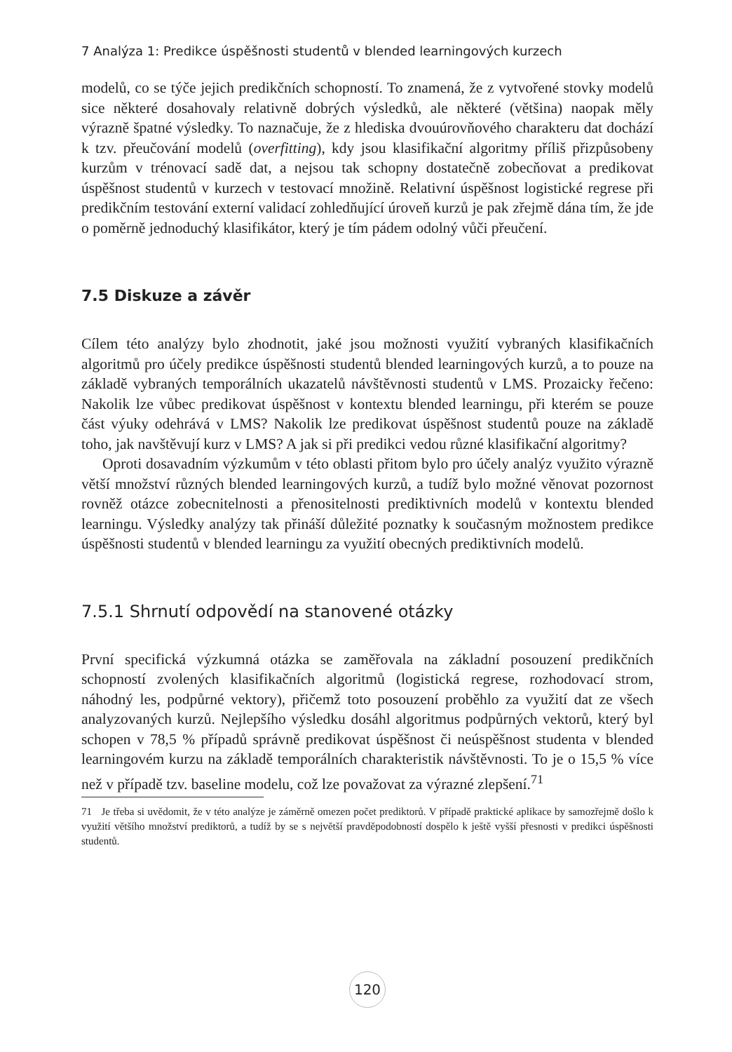7 Analýza 1: Predikce úspěšnosti studentů v blended learningových kurzech
modelů, co se týče jejich predikčních schopností. To znamená, že z vytvořené stovky modelů sice některé dosahovaly relativně dobrých výsledků, ale některé (většina) naopak měly výrazně špatné výsledky. To naznačuje, že z hlediska dvouúrovňového charakteru dat dochází k tzv. přeučování modelů (overfitting), kdy jsou klasifikační algoritmy příliš přizpůsobeny kurzům v trénovací sadě dat, a nejsou tak schopny dostatečně zobecňovat a predikovat úspěšnost studentů v kurzech v testovací množině. Relativní úspěšnost logistické regrese při predikčním testování externí validací zohledňující úroveň kurzů je pak zřejmě dána tím, že jde o poměrně jednoduchý klasifikátor, který je tím pádem odolný vůči přeučení.
7.5 Diskuze a závěr
Cílem této analýzy bylo zhodnotit, jaké jsou možnosti využití vybraných klasifikačních algoritmů pro účely predikce úspěšnosti studentů blended learningových kurzů, a to pouze na základě vybraných temporálních ukazatelů návštěvnosti studentů v LMS. Prozaicky řečeno: Nakolik lze vůbec predikovat úspěšnost v kontextu blended learningu, při kterém se pouze část výuky odehrává v LMS? Nakolik lze predikovat úspěšnost studentů pouze na základě toho, jak navštěvují kurz v LMS? A jak si při predikci vedou různé klasifikační algoritmy?
Oproti dosavadním výzkumům v této oblasti přitom bylo pro účely analýz využito výrazně větší množství různých blended learningových kurzů, a tudíž bylo možné věnovat pozornost rovněž otázce zobecnitelnosti a přenositelnosti prediktivních modelů v kontextu blended learningu. Výsledky analýzy tak přináší důležité poznatky k současným možnostem predikce úspěšnosti studentů v blended learningu za využití obecných prediktivních modelů.
7.5.1 Shrnutí odpovědí na stanovené otázky
První specifická výzkumná otázka se zaměřovala na základní posouzení predikčních schopností zvolených klasifikačních algoritmů (logistická regrese, rozhodovací strom, náhodný les, podpůrné vektory), přičemž toto posouzení proběhlo za využití dat ze všech analyzovaných kurzů. Nejlepšího výsledku dosáhl algoritmus podpůrných vektorů, který byl schopen v 78,5 % případů správně predikovat úspěšnost či neúspěšnost studenta v blended learningovém kurzu na základě temporálních charakteristik návštěvnosti. To je o 15,5 % více než v případě tzv. baseline modelu, což lze považovat za výrazné zlepšení.<sup>71</sup>
71 Je třeba si uvědomit, že v této analýze je záměrně omezen počet prediktorů. V případě praktické aplikace by samozřejmě došlo k využití většího množství prediktorů, a tudíž by se s největší pravděpodobností dospělo k ještě vyšší přesnosti v predikci úspěšnosti studentů.
120